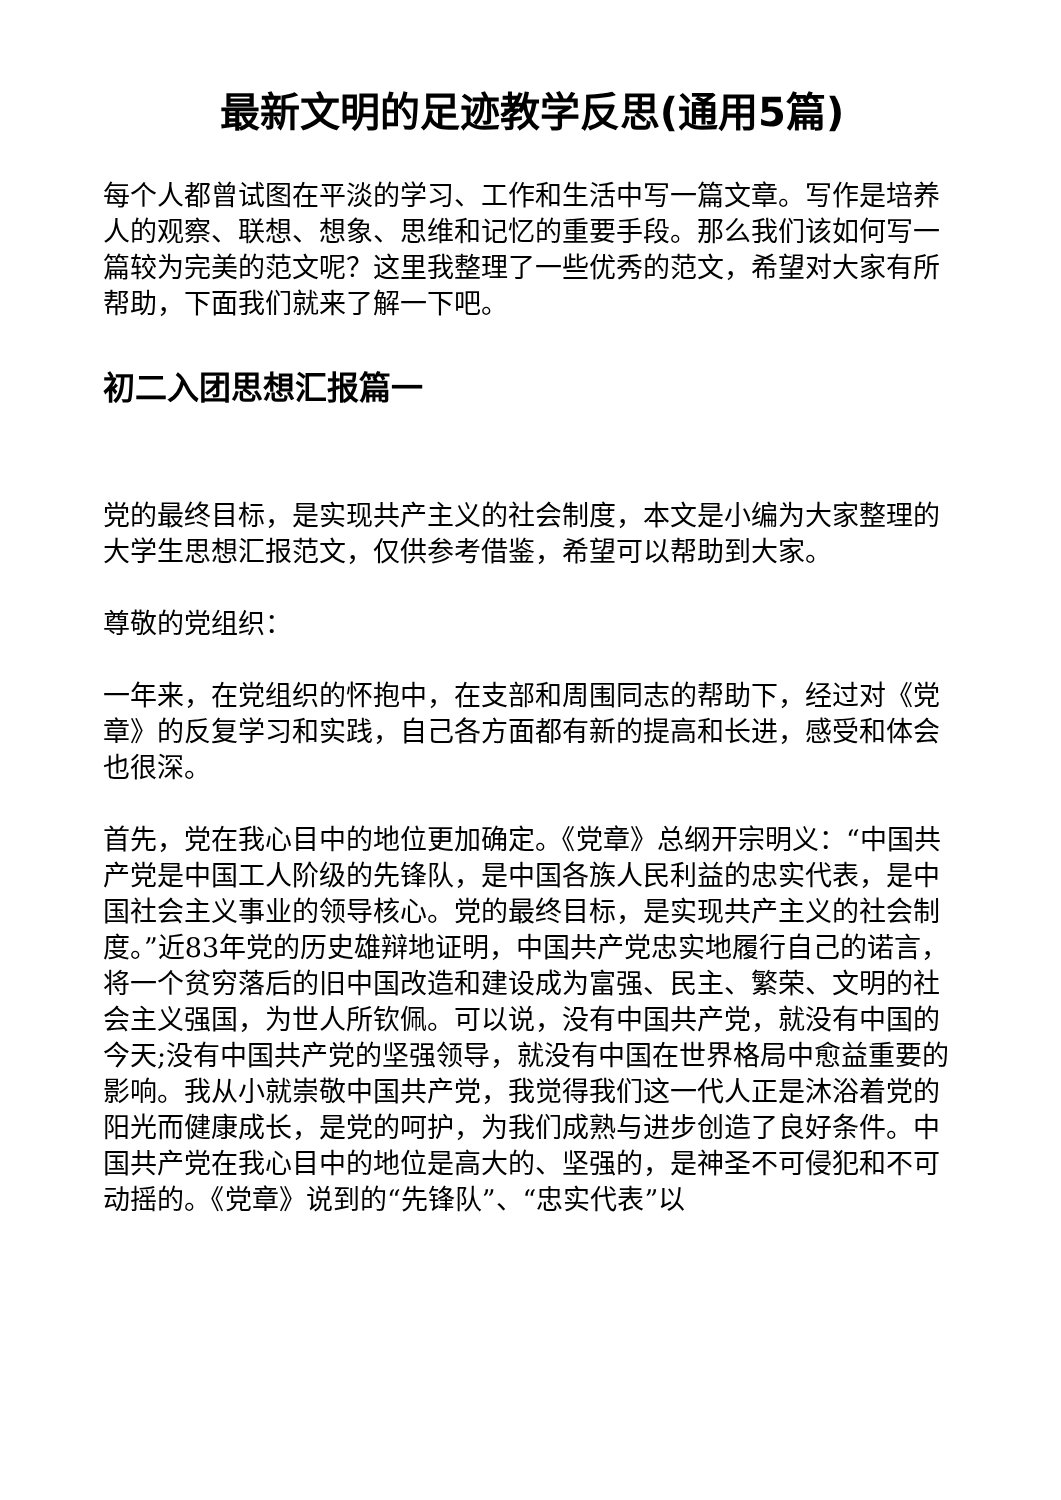最新文明的足迹教学反思(通用5篇)
每个人都曾试图在平淡的学习、工作和生活中写一篇文章。写作是培养人的观察、联想、想象、思维和记忆的重要手段。那么我们该如何写一篇较为完美的范文呢？这里我整理了一些优秀的范文，希望对大家有所帮助，下面我们就来了解一下吧。
初二入团思想汇报篇一
党的最终目标，是实现共产主义的社会制度，本文是小编为大家整理的大学生思想汇报范文，仅供参考借鉴，希望可以帮助到大家。
尊敬的党组织：
一年来，在党组织的怀抱中，在支部和周围同志的帮助下，经过对《党章》的反复学习和实践，自己各方面都有新的提高和长进，感受和体会也很深。
首先，党在我心目中的地位更加确定。《党章》总纲开宗明义：“中国共产党是中国工人阶级的先锋队，是中国各族人民利益的忠实代表，是中国社会主义事业的领导核心。党的最终目标，是实现共产主义的社会制度。”近83年党的历史雄辩地证明，中国共产党忠实地履行自己的诺言，将一个贫穷落后的旧中国改造和建设成为富强、民主、繁荣、文明的社会主义强国，为世人所钦佩。可以说，没有中国共产党，就没有中国的今天;没有中国共产党的坚强领导，就没有中国在世界格局中愈益重要的影响。我从小就崇敬中国共产党，我觉得我们这一代人正是沐浴着党的阳光而健康成长，是党的呵护，为我们成熟与进步创造了良好条件。中国共产党在我心目中的地位是高大的、坚强的，是神圣不可侵犯和不可动摇的。《党章》说到的“先锋队”、“忠实代表”以